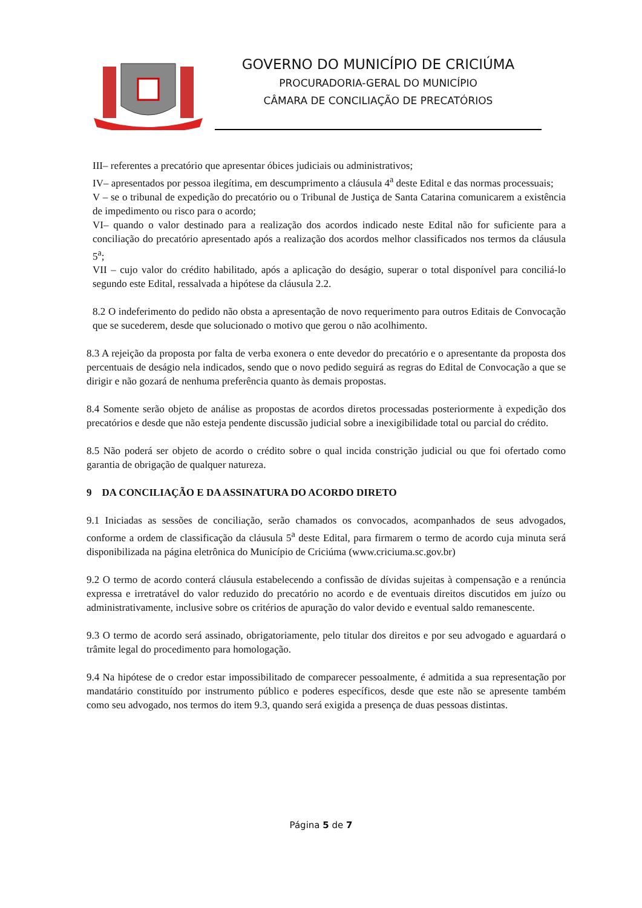GOVERNO DO MUNICÍPIO DE CRICIÚMA
PROCURADORIA-GERAL DO MUNICÍPIO
CÂMARA DE CONCILIAÇÃO DE PRECATÓRIOS
III– referentes a precatório que apresentar óbices judiciais ou administrativos;
IV– apresentados por pessoa ilegítima, em descumprimento a cláusula 4<sup>a</sup> deste Edital e das normas processuais;
V – se o tribunal de expedição do precatório ou o Tribunal de Justiça de Santa Catarina comunicarem a existência de impedimento ou risco para o acordo;
VI– quando o valor destinado para a realização dos acordos indicado neste Edital não for suficiente para a conciliação do precatório apresentado após a realização dos acordos melhor classificados nos termos da cláusula 5<sup>a</sup>;
VII – cujo valor do crédito habilitado, após a aplicação do deságio, superar o total disponível para conciliá-lo segundo este Edital, ressalvada a hipótese da cláusula 2.2.
8.2 O indeferimento do pedido não obsta a apresentação de novo requerimento para outros Editais de Convocação que se sucederem, desde que solucionado o motivo que gerou o não acolhimento.
8.3 A rejeição da proposta por falta de verba exonera o ente devedor do precatório e o apresentante da proposta dos percentuais de deságio nela indicados, sendo que o novo pedido seguirá as regras do Edital de Convocação a que se dirigir e não gozará de nenhuma preferência quanto às demais propostas.
8.4 Somente serão objeto de análise as propostas de acordos diretos processadas posteriormente à expedição dos precatórios e desde que não esteja pendente discussão judicial sobre a inexigibilidade total ou parcial do crédito.
8.5 Não poderá ser objeto de acordo o crédito sobre o qual incida constrição judicial ou que foi ofertado como garantia de obrigação de qualquer natureza.
9 DA CONCILIAÇÃO E DA ASSINATURA DO ACORDO DIRETO
9.1 Iniciadas as sessões de conciliação, serão chamados os convocados, acompanhados de seus advogados, conforme a ordem de classificação da cláusula 5<sup>a</sup> deste Edital, para firmarem o termo de acordo cuja minuta será disponibilizada na página eletrônica do Município de Criciúma (www.criciuma.sc.gov.br)
9.2 O termo de acordo conterá cláusula estabelecendo a confissão de dívidas sujeitas à compensação e a renúncia expressa e irretratável do valor reduzido do precatório no acordo e de eventuais direitos discutidos em juízo ou administrativamente, inclusive sobre os critérios de apuração do valor devido e eventual saldo remanescente.
9.3 O termo de acordo será assinado, obrigatoriamente, pelo titular dos direitos e por seu advogado e aguardará o trâmite legal do procedimento para homologação.
9.4 Na hipótese de o credor estar impossibilitado de comparecer pessoalmente, é admitida a sua representação por mandatário constituído por instrumento público e poderes específicos, desde que este não se apresente também como seu advogado, nos termos do item 9.3, quando será exigida a presença de duas pessoas distintas.
Página 5 de 7